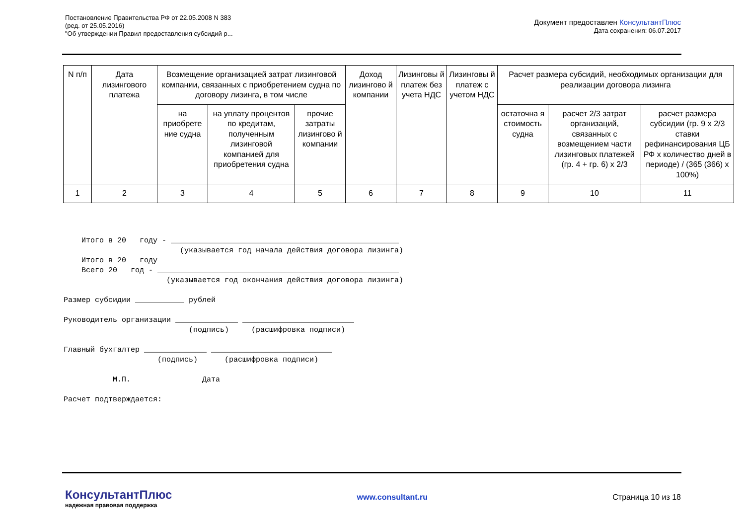Постановление Правительства РФ от 22.05.2008 N 383
(ред. от 25.05.2016)
"Об утверждении Правил предоставления субсидий р...
Документ предоставлен КонсультантПлюс
Дата сохранения: 06.07.2017
| N п/п | Дата лизингового платежа | Возмещение организацией затрат лизинговой компании, связанных с приобретением судна по договору лизинга, в том числе | | | Доход лизингово й компании | Лизинговы й платеж без учета НДС | Лизинговы й платеж с учетом НДС | Расчет размера субсидий, необходимых организации для реализации договора лизинга | | |
| --- | --- | --- | --- | --- | --- | --- | --- | --- | --- | --- |
| | | на приобрете ние судна | на уплату процентов по кредитам, полученным лизинговой компанией для приобретения судна | прочие затраты лизингово й компании | | | | остаточна я стоимость судна | расчет 2/3 затрат организаций, связанных с возмещением части лизинговых платежей (гр. 4 + гр. 6) x 2/3 | расчет размера субсидии (гр. 9 x 2/3 ставки рефинансирования ЦБ РФ x количество дней в периоде) / (365 (366) x 100%) |
| 1 | 2 | 3 | 4 | 5 | 6 | 7 | 8 | 9 | 10 | 11 |
    Итого в 20   году - ___________________________________________________
                          (указывается год начала действия договора лизинга)
    Итого в 20   году
    Всего 20   год - ______________________________________________________
                       (указывается год окончания действия договора лизинга)

Размер субсидии ___________ рублей

Руководитель организации ______________ _________________________
                            (подпись)     (расшифровка подписи)

Главный бухгалтер ______________ ___________________________
                     (подпись)      (расшифровка подписи)

           М.П.                Дата

Расчет подтверждается:
КонсультантПлюс
надежная правовая поддержка
www.consultant.ru Страница 10 из 18